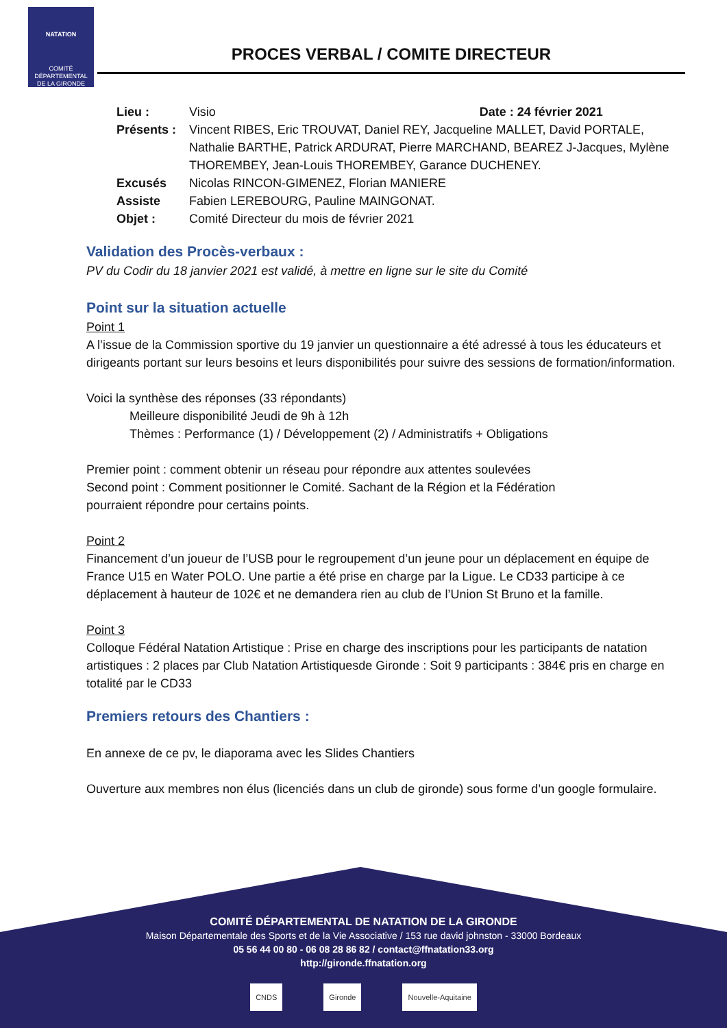NATATION
COMITÉ
DÉPARTEMENTAL
DE LA GIRONDE
PROCES VERBAL / COMITE DIRECTEUR
| Lieu : | Visio Date : 24 février 2021 |
| Présents : | Vincent RIBES, Eric TROUVAT, Daniel REY, Jacqueline MALLET, David PORTALE, Nathalie BARTHE, Patrick ARDURAT, Pierre MARCHAND, BEAREZ J-Jacques, Mylène THOREMBEY, Jean-Louis THOREMBEY, Garance DUCHENEY. |
| Excusés | Nicolas RINCON-GIMENEZ, Florian MANIERE |
| Assiste | Fabien LEREBOURG, Pauline MAINGONAT. |
| Objet : | Comité Directeur du mois de février 2021 |
Validation des Procès-verbaux :
PV du Codir du 18 janvier 2021 est validé, à mettre en ligne sur le site du Comité
Point sur la situation actuelle
Point 1
A l’issue de la Commission sportive du 19 janvier un questionnaire a été adressé à tous les éducateurs et dirigeants portant sur leurs besoins et leurs disponibilités pour suivre des sessions de formation/information.
Voici la synthèse des réponses (33 répondants)
Meilleure disponibilité Jeudi de 9h à 12h
Thèmes : Performance (1) / Développement (2) / Administratifs + Obligations
Premier point : comment obtenir un réseau pour répondre aux attentes soulevées
Second point : Comment positionner le Comité. Sachant de la Région et la Fédération
pourraient répondre pour certains points.
Point 2
Financement d’un joueur de l’USB pour le regroupement d’un jeune pour un déplacement en équipe de France U15 en Water POLO. Une partie a été prise en charge par la Ligue. Le CD33 participe à ce déplacement à hauteur de 102€ et ne demandera rien au club de l’Union St Bruno et la famille.
Point 3
Colloque Fédéral Natation Artistique : Prise en charge des inscriptions pour les participants de natation artistiques : 2 places par Club Natation Artistiquesde Gironde : Soit 9 participants : 384€ pris en charge en totalité par le CD33
Premiers retours des Chantiers :
En annexe de ce pv, le diaporama avec les Slides Chantiers
Ouverture aux membres non élus (licenciés dans un club de gironde) sous forme d’un google formulaire.
COMITÉ DÉPARTEMENTAL DE NATATION DE LA GIRONDE
Maison Départementale des Sports et de la Vie Associative / 153 rue david johnston - 33000 Bordeaux
05 56 44 00 80 - 06 08 28 86 82 / contact@ffnatation33.org
http://gironde.ffnatation.org
CNDS Gironde Nouvelle-Aquitaine